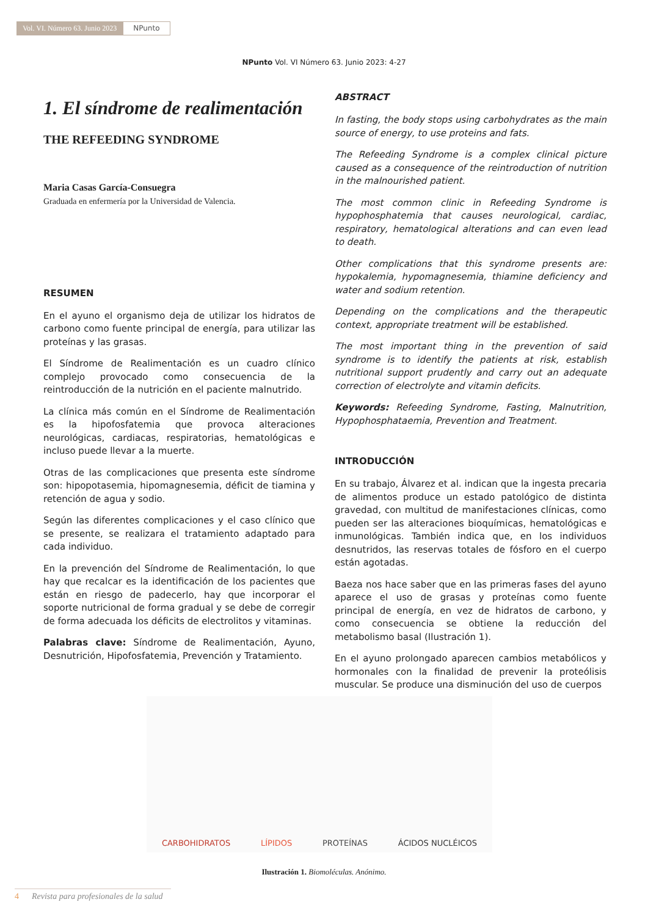Vol. VI. Número 63. Junio 2023 NPunto
NPunto Vol. VI Número 63. Junio 2023: 4-27
1. El síndrome de realimentación
THE REFEEDING SYNDROME
Maria Casas García-Consuegra
Graduada en enfermería por la Universidad de Valencia.
RESUMEN
En el ayuno el organismo deja de utilizar los hidratos de carbono como fuente principal de energía, para utilizar las proteínas y las grasas.
El Síndrome de Realimentación es un cuadro clínico complejo provocado como consecuencia de la reintroducción de la nutrición en el paciente malnutrido.
La clínica más común en el Síndrome de Realimentación es la hipofosfatemia que provoca alteraciones neurológicas, cardiacas, respiratorias, hematológicas e incluso puede llevar a la muerte.
Otras de las complicaciones que presenta este síndrome son: hipopotasemia, hipomagnesemia, déficit de tiamina y retención de agua y sodio.
Según las diferentes complicaciones y el caso clínico que se presente, se realizara el tratamiento adaptado para cada individuo.
En la prevención del Síndrome de Realimentación, lo que hay que recalcar es la identificación de los pacientes que están en riesgo de padecerlo, hay que incorporar el soporte nutricional de forma gradual y se debe de corregir de forma adecuada los déficits de electrolitos y vitaminas.
Palabras clave: Síndrome de Realimentación, Ayuno, Desnutrición, Hipofosfatemia, Prevención y Tratamiento.
ABSTRACT
In fasting, the body stops using carbohydrates as the main source of energy, to use proteins and fats.
The Refeeding Syndrome is a complex clinical picture caused as a consequence of the reintroduction of nutrition in the malnourished patient.
The most common clinic in Refeeding Syndrome is hypophosphatemia that causes neurological, cardiac, respiratory, hematological alterations and can even lead to death.
Other complications that this syndrome presents are: hypokalemia, hypomagnesemia, thiamine deficiency and water and sodium retention.
Depending on the complications and the therapeutic context, appropriate treatment will be established.
The most important thing in the prevention of said syndrome is to identify the patients at risk, establish nutritional support prudently and carry out an adequate correction of electrolyte and vitamin deficits.
Keywords: Refeeding Syndrome, Fasting, Malnutrition, Hypophosphataemia, Prevention and Treatment.
INTRODUCCIÓN
En su trabajo, Álvarez et al. indican que la ingesta precaria de alimentos produce un estado patológico de distinta gravedad, con multitud de manifestaciones clínicas, como pueden ser las alteraciones bioquímicas, hematológicas e inmunológicas. También indica que, en los individuos desnutridos, las reservas totales de fósforo en el cuerpo están agotadas.
Baeza nos hace saber que en las primeras fases del ayuno aparece el uso de grasas y proteínas como fuente principal de energía, en vez de hidratos de carbono, y como consecuencia se obtiene la reducción del metabolismo basal (Ilustración 1).
En el ayuno prolongado aparecen cambios metabólicos y hormonales con la finalidad de prevenir la proteólisis muscular. Se produce una disminución del uso de cuerpos
CARBOHIDRATOS LÍPIDOS PROTEÍNAS ÁCIDOS NUCLÉICOS
Ilustración 1. Biomoléculas. Anónimo.
4 Revista para profesionales de la salud